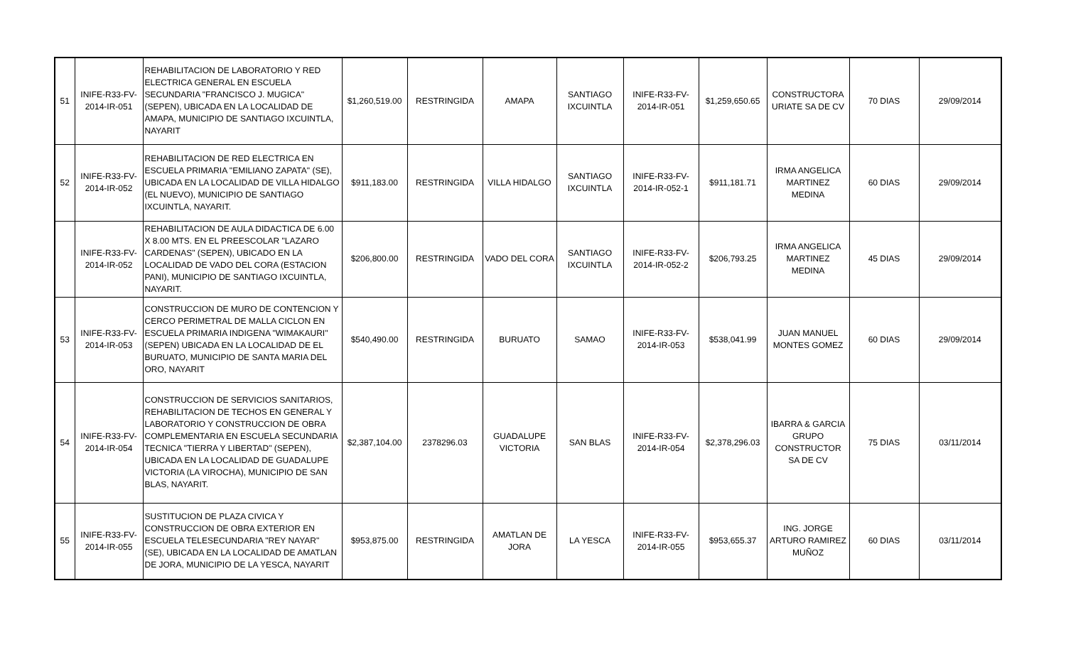| 51 | INIFE-R33-FV-2014-IR-051 | REHABILITACION DE LABORATORIO Y RED ELECTRICA GENERAL EN ESCUELA SECUNDARIA "FRANCISCO J. MUGICA" (SEPEN), UBICADA EN LA LOCALIDAD DE AMAPA, MUNICIPIO DE SANTIAGO IXCUINTLA, NAYARIT | $1,260,519.00 | RESTRINGIDA | AMAPA | SANTIAGO IXCUINTLA | INIFE-R33-FV-2014-IR-051 | $1,259,650.65 | CONSTRUCTORA URIATE SA DE CV | 70 DIAS | 29/09/2014 |
| 52 | INIFE-R33-FV-2014-IR-052 | REHABILITACION DE RED ELECTRICA EN ESCUELA PRIMARIA "EMILIANO ZAPATA" (SE), UBICADA EN LA LOCALIDAD DE VILLA HIDALGO (EL NUEVO), MUNICIPIO DE SANTIAGO IXCUINTLA, NAYARIT. | $911,183.00 | RESTRINGIDA | VILLA HIDALGO | SANTIAGO IXCUINTLA | INIFE-R33-FV-2014-IR-052-1 | $911,181.71 | IRMA ANGELICA MARTINEZ MEDINA | 60 DIAS | 29/09/2014 |
| | INIFE-R33-FV-2014-IR-052 | REHABILITACION DE AULA DIDACTICA DE 6.00 X 8.00 MTS. EN EL PREESCOLAR "LAZARO CARDENAS" (SEPEN), UBICADO EN LA LOCALIDAD DE VADO DEL CORA (ESTACION PANI), MUNICIPIO DE SANTIAGO IXCUINTLA, NAYARIT. | $206,800.00 | RESTRINGIDA | VADO DEL CORA | SANTIAGO IXCUINTLA | INIFE-R33-FV-2014-IR-052-2 | $206,793.25 | IRMA ANGELICA MARTINEZ MEDINA | 45 DIAS | 29/09/2014 |
| 53 | INIFE-R33-FV-2014-IR-053 | CONSTRUCCION DE MURO DE CONTENCION Y CERCO PERIMETRAL DE MALLA CICLON EN ESCUELA PRIMARIA INDIGENA "WIMAKAURI" (SEPEN) UBICADA EN LA LOCALIDAD DE EL BURUATO, MUNICIPIO DE SANTA MARIA DEL ORO, NAYARIT | $540,490.00 | RESTRINGIDA | BURUATO | SAMAO | INIFE-R33-FV-2014-IR-053 | $538,041.99 | JUAN MANUEL MONTES GOMEZ | 60 DIAS | 29/09/2014 |
| 54 | INIFE-R33-FV-2014-IR-054 | CONSTRUCCION DE SERVICIOS SANITARIOS, REHABILITACION DE TECHOS EN GENERAL Y LABORATORIO Y CONSTRUCCION DE OBRA COMPLEMENTARIA EN ESCUELA SECUNDARIA TECNICA "TIERRA Y LIBERTAD" (SEPEN), UBICADA EN LA LOCALIDAD DE GUADALUPE VICTORIA (LA VIROCHA), MUNICIPIO DE SAN BLAS, NAYARIT. | $2,387,104.00 | 2378296.03 | GUADALUPE VICTORIA | SAN BLAS | INIFE-R33-FV-2014-IR-054 | $2,378,296.03 | IBARRA & GARCIA GRUPO CONSTRUCTOR SA DE CV | 75 DIAS | 03/11/2014 |
| 55 | INIFE-R33-FV-2014-IR-055 | SUSTITUCION DE PLAZA CIVICA Y CONSTRUCCION DE OBRA EXTERIOR EN ESCUELA TELESECUNDARIA "REY NAYAR" (SE), UBICADA EN LA LOCALIDAD DE AMATLAN DE JORA, MUNICIPIO DE LA YESCA, NAYARIT | $953,875.00 | RESTRINGIDA | AMATLAN DE JORA | LA YESCA | INIFE-R33-FV-2014-IR-055 | $953,655.37 | ING. JORGE ARTURO RAMIREZ MUÑOZ | 60 DIAS | 03/11/2014 |